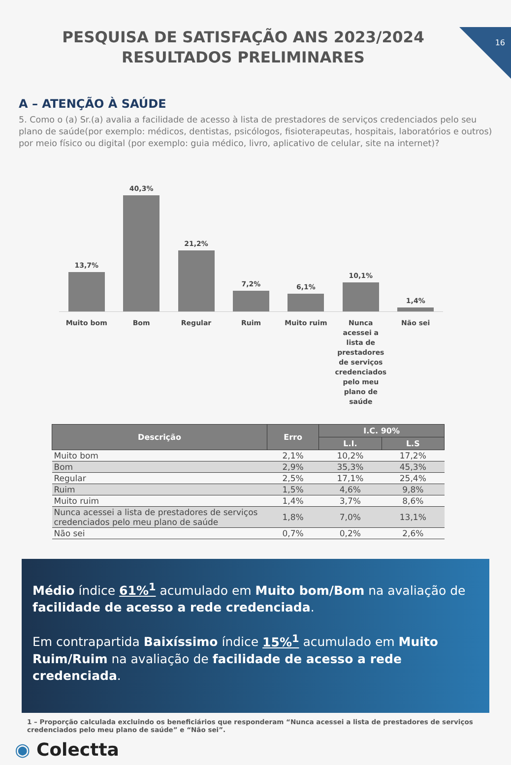16
PESQUISA DE SATISFAÇÃO ANS 2023/2024 RESULTADOS PRELIMINARES
A – ATENÇÃO À SAÚDE
5. Como o (a) Sr.(a) avalia a facilidade de acesso à lista de prestadores de serviços credenciados pelo seu plano de saúde(por exemplo: médicos, dentistas, psicólogos, fisioterapeutas, hospitais, laboratórios e outros) por meio físico ou digital (por exemplo: guia médico, livro, aplicativo de celular, site na internet)?
13,7%
40,3%
21,2%
7,2%
6,1%
10,1%
1,4%
Muito bom Bom Regular Ruim Muito ruim Nunca acessei a lista de prestadores de serviços credenciados pelo meu plano de saúde
Não sei
| Descrição | Erro | I.C. 90% | |
| --- | --- | --- | --- |
| | | L.I. | L.S |
| Muito bom | 2,1% | 10,2% | 17,2% |
| Bom | 2,9% | 35,3% | 45,3% |
| Regular | 2,5% | 17,1% | 25,4% |
| Ruim | 1,5% | 4,6% | 9,8% |
| Muito ruim | 1,4% | 3,7% | 8,6% |
| Nunca acessei a lista de prestadores de serviços credenciados pelo meu plano de saúde | 1,8% | 7,0% | 13,1% |
| Não sei | 0,7% | 0,2% | 2,6% |
Médio índice 61%<sup>1</sup> acumulado em Muito bom/Bom na avaliação de facilidade de acesso a rede credenciada.
Em contrapartida Baixíssimo índice 15%<sup>1</sup> acumulado em Muito Ruim/Ruim na avaliação de facilidade de acesso a rede credenciada.
1 – Proporção calculada excluindo os beneficiários que responderam “Nunca acessei a lista de prestadores de serviços credenciados pelo meu plano de saúde” e “Não sei”.
◉ Colectta